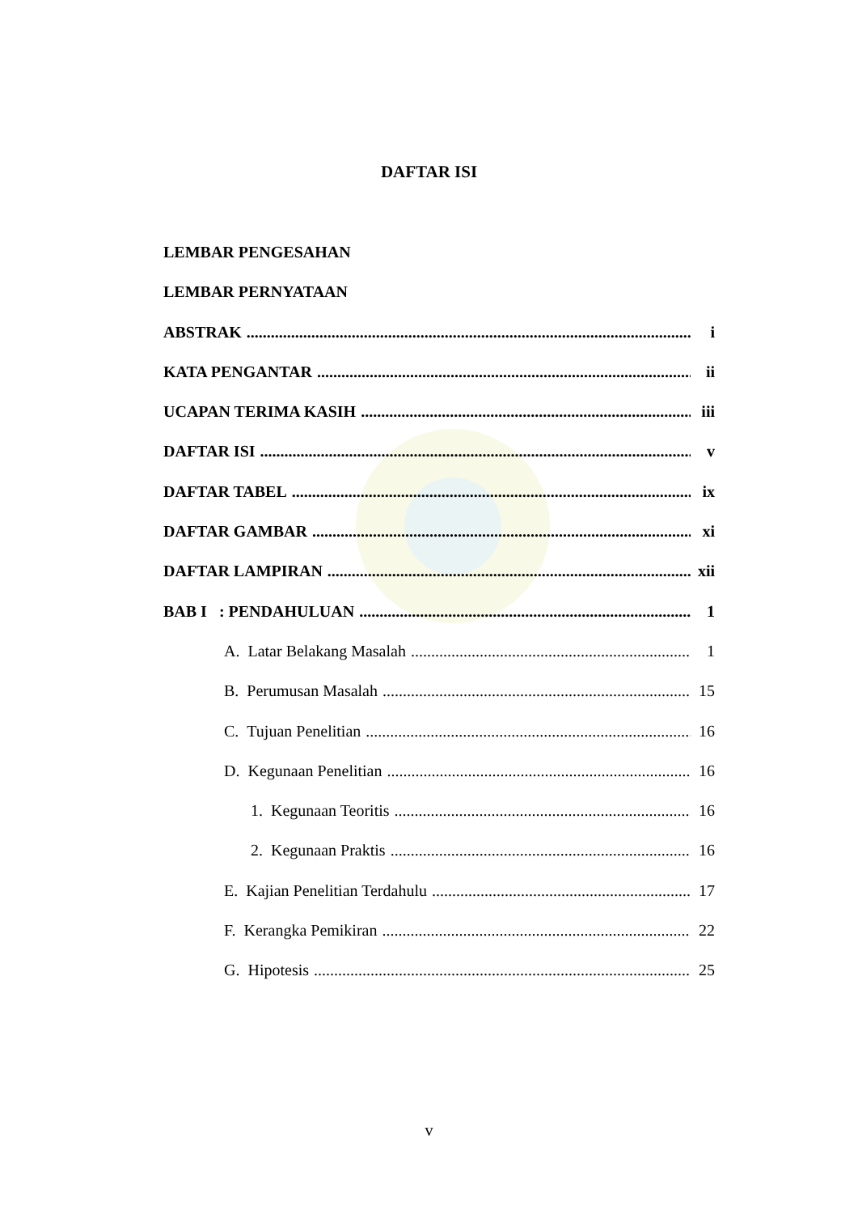DAFTAR ISI
LEMBAR PENGESAHAN
LEMBAR PERNYATAAN
ABSTRAK i
KATA PENGANTAR ii
UCAPAN TERIMA KASIH iii
DAFTAR ISI v
DAFTAR TABEL ix
DAFTAR GAMBAR xi
DAFTAR LAMPIRAN xii
BAB I : PENDAHULUAN 1
A. Latar Belakang Masalah 1
B. Perumusan Masalah 15
C. Tujuan Penelitian 16
D. Kegunaan Penelitian 16
1. Kegunaan Teoritis 16
2. Kegunaan Praktis 16
E. Kajian Penelitian Terdahulu 17
F. Kerangka Pemikiran 22
G. Hipotesis 25
v